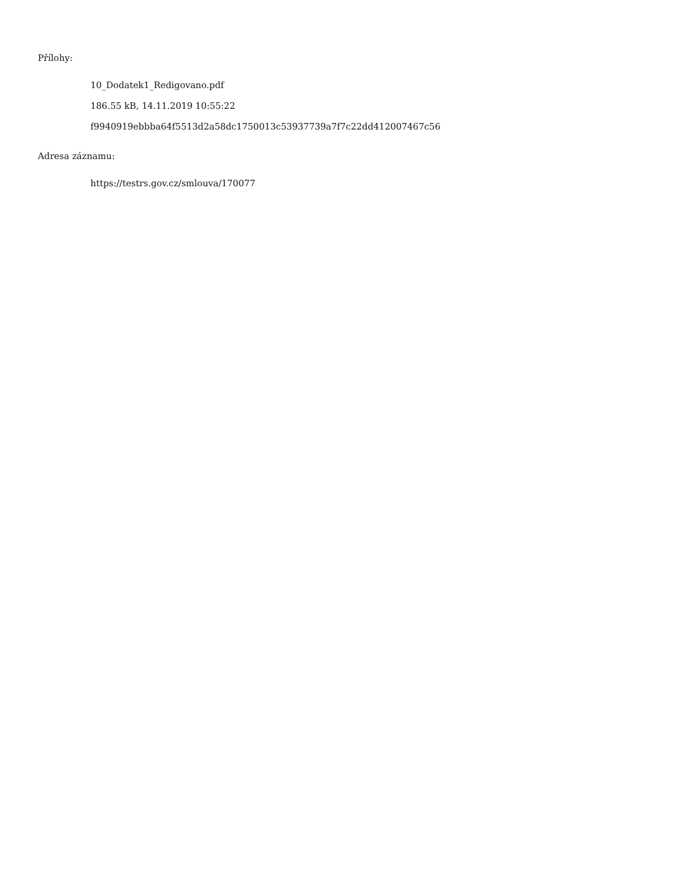Přílohy:
10_Dodatek1_Redigovano.pdf
186.55 kB, 14.11.2019 10:55:22
f9940919ebbba64f5513d2a58dc1750013c53937739a7f7c22dd412007467c56
Adresa záznamu:
https://testrs.gov.cz/smlouva/170077